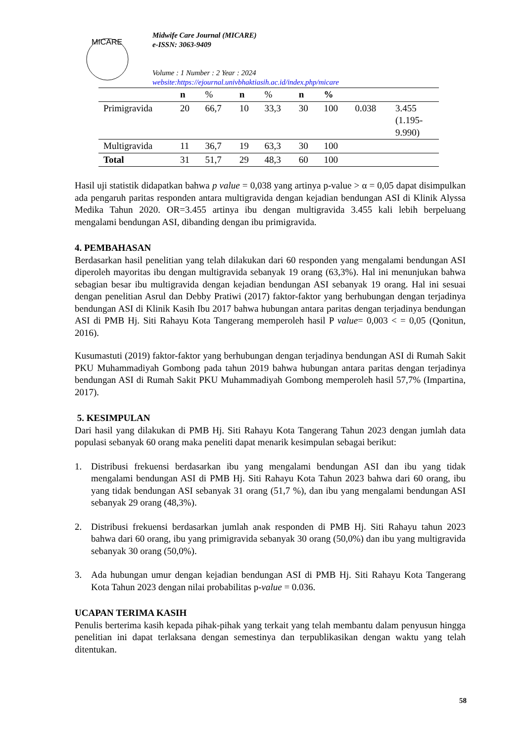MICARE
Midwife Care Journal (MICARE)
e-ISSN: 3063-9409
Volume : 1 Number : 2 Year : 2024
website:https://ejournal.univbhaktiasih.ac.id/index.php/micare
| | n | % | n | % | n | % | | |
| --- | --- | --- | --- | --- | --- | --- | --- | --- |
| Primigravida | 20 | 66,7 | 10 | 33,3 | 30 | 100 | 0.038 | 3.455 (1.195- 9.990) |
| Multigravida | 11 | 36,7 | 19 | 63,3 | 30 | 100 | | |
| Total | 31 | 51,7 | 29 | 48,3 | 60 | 100 | | |
Hasil uji statistik didapatkan bahwa p value = 0,038 yang artinya p-value > α = 0,05 dapat disimpulkan ada pengaruh paritas responden antara multigravida dengan kejadian bendungan ASI di Klinik Alyssa Medika Tahun 2020. OR=3.455 artinya ibu dengan multigravida 3.455 kali lebih berpeluang mengalami bendungan ASI, dibanding dengan ibu primigravida.
4. PEMBAHASAN
Berdasarkan hasil penelitian yang telah dilakukan dari 60 responden yang mengalami bendungan ASI diperoleh mayoritas ibu dengan multigravida sebanyak 19 orang (63,3%). Hal ini menunjukan bahwa sebagian besar ibu multigravida dengan kejadian bendungan ASI sebanyak 19 orang. Hal ini sesuai dengan penelitian Asrul dan Debby Pratiwi (2017) faktor-faktor yang berhubungan dengan terjadinya bendungan ASI di Klinik Kasih Ibu 2017 bahwa hubungan antara paritas dengan terjadinya bendungan ASI di PMB Hj. Siti Rahayu Kota Tangerang memperoleh hasil P value= 0,003 < = 0,05 (Qonitun, 2016).
Kusumastuti (2019) faktor-faktor yang berhubungan dengan terjadinya bendungan ASI di Rumah Sakit PKU Muhammadiyah Gombong pada tahun 2019 bahwa hubungan antara paritas dengan terjadinya bendungan ASI di Rumah Sakit PKU Muhammadiyah Gombong memperoleh hasil 57,7% (Impartina, 2017).
5. KESIMPULAN
Dari hasil yang dilakukan di PMB Hj. Siti Rahayu Kota Tangerang Tahun 2023 dengan jumlah data populasi sebanyak 60 orang maka peneliti dapat menarik kesimpulan sebagai berikut:
1. Distribusi frekuensi berdasarkan ibu yang mengalami bendungan ASI dan ibu yang tidak mengalami bendungan ASI di PMB Hj. Siti Rahayu Kota Tahun 2023 bahwa dari 60 orang, ibu yang tidak bendungan ASI sebanyak 31 orang (51,7 %), dan ibu yang mengalami bendungan ASI sebanyak 29 orang (48,3%).
2. Distribusi frekuensi berdasarkan jumlah anak responden di PMB Hj. Siti Rahayu tahun 2023 bahwa dari 60 orang, ibu yang primigravida sebanyak 30 orang (50,0%) dan ibu yang multigravida sebanyak 30 orang (50,0%).
3. Ada hubungan umur dengan kejadian bendungan ASI di PMB Hj. Siti Rahayu Kota Tangerang Kota Tahun 2023 dengan nilai probabilitas p-value = 0.036.
UCAPAN TERIMA KASIH
Penulis berterima kasih kepada pihak-pihak yang terkait yang telah membantu dalam penyusun hingga penelitian ini dapat terlaksana dengan semestinya dan terpublikasikan dengan waktu yang telah ditentukan.
58